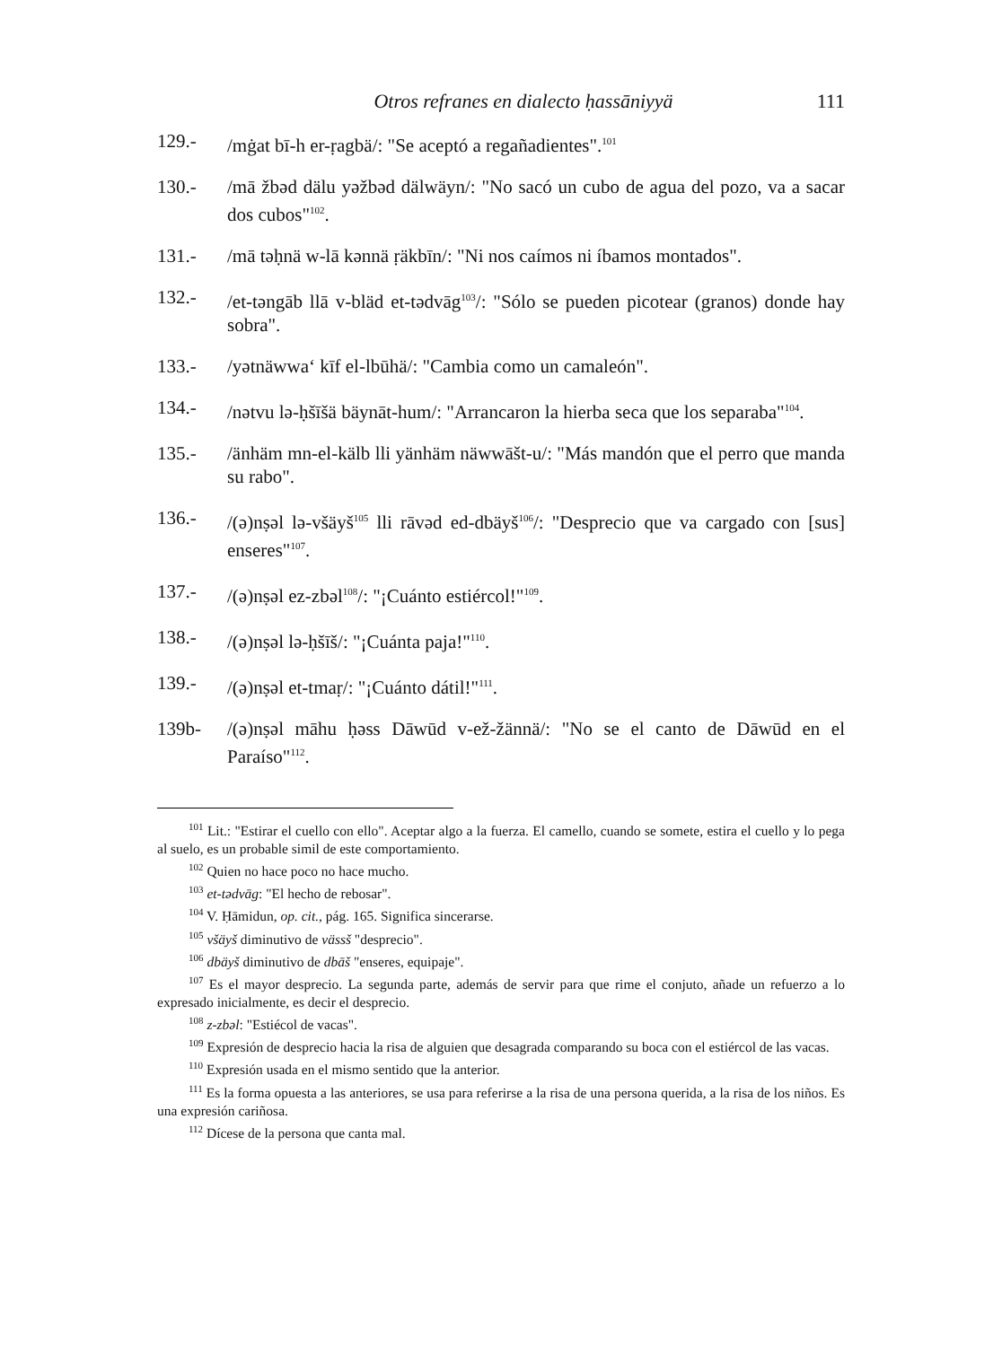Otros refranes en dialecto ḥassāniyyä 111
129.- /mġat bī-h er-ṛagbä/: "Se aceptó a regañadientes".<sup>101</sup>
130.- /mā žbəd dälu yəžbəd dälwäyn/: "No sacó un cubo de agua del pozo, va a sacar dos cubos"<sup>102</sup>.
131.- /mā təḥnä w-lā kənnä ṛäkbīn/: "Ni nos caímos ni íbamos montados".
132.- /et-təngāb llā v-bläd et-tədvāg<sup>103</sup>/: "Sólo se pueden picotear (granos) donde hay sobra".
133.- /yətnäwwa‘ kīf el-lbūhä/: "Cambia como un camaleón".
134.- /nətvu lə-ḥšīšä bäynāt-hum/: "Arrancaron la hierba seca que los separaba"<sup>104</sup>.
135.- /änhäm mn-el-kälb lli yänhäm näwwāšt-u/: "Más mandón que el perro que manda su rabo".
136.- /(ə)nṣəl lə-všäyš<sup>105</sup> lli rāvəd ed-dbäyš<sup>106</sup>/: "Desprecio que va cargado con [sus] enseres"<sup>107</sup>.
137.- /(ə)nṣəl ez-zbəl<sup>108</sup>/: "¡Cuánto estiércol!"<sup>109</sup>.
138.- /(ə)nṣəl lə-ḥšīš/: "¡Cuánta paja!"<sup>110</sup>.
139.- /(ə)nṣəl et-tmaṛ/: "¡Cuánto dátil!"<sup>111</sup>.
139b- /(ə)nṣəl māhu ḥəss Dāwūd v-ež-žännä/: "No se el canto de Dāwūd en el Paraíso"<sup>112</sup>.
<sup>101</sup> Lit.: "Estirar el cuello con ello". Aceptar algo a la fuerza. El camello, cuando se somete, estira el cuello y lo pega al suelo, es un probable simil de este comportamiento.
<sup>102</sup> Quien no hace poco no hace mucho.
<sup>103</sup> et-tədvāg: "El hecho de rebosar".
<sup>104</sup> V. Ḥāmidun, op. cit., pág. 165. Significa sincerarse.
<sup>105</sup> všäyš diminutivo de vässš "desprecio".
<sup>106</sup> dbäyš diminutivo de dbāš "enseres, equipaje".
<sup>107</sup> Es el mayor desprecio. La segunda parte, además de servir para que rime el conjuto, añade un refuerzo a lo expresado inicialmente, es decir el desprecio.
<sup>108</sup> z-zbəl: "Estiécol de vacas".
<sup>109</sup> Expresión de desprecio hacia la risa de alguien que desagrada comparando su boca con el estiércol de las vacas.
<sup>110</sup> Expresión usada en el mismo sentido que la anterior.
<sup>111</sup> Es la forma opuesta a las anteriores, se usa para referirse a la risa de una persona querida, a la risa de los niños. Es una expresión cariñosa.
<sup>112</sup> Dícese de la persona que canta mal.